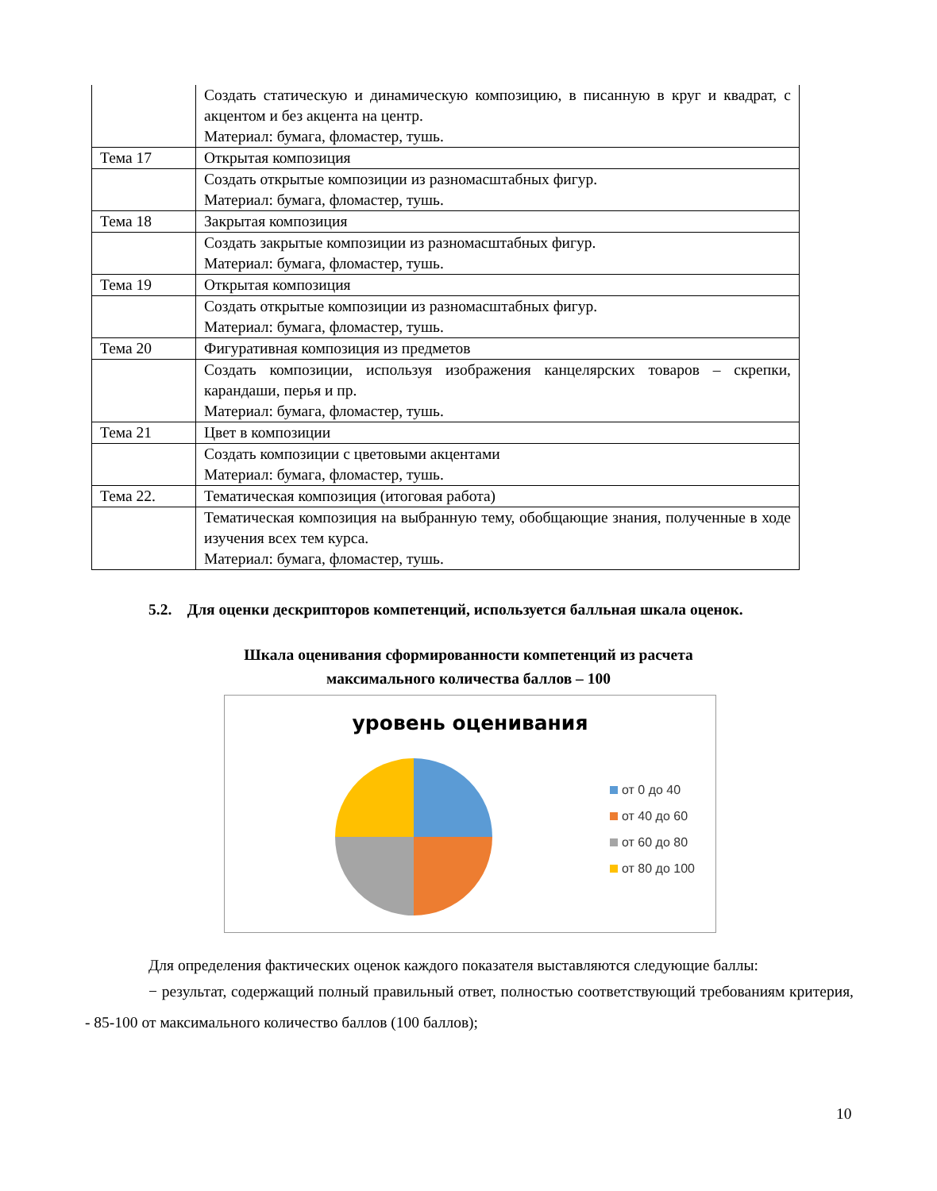| | Создать статическую и динамическую композицию, в писанную в круг и квадрат, с акцентом и без акцента на центр. Материал: бумага, фломастер, тушь. |
| Тема 17 | Открытая композиция |
| | Создать открытые композиции из разномасштабных фигур. Материал: бумага, фломастер, тушь. |
| Тема 18 | Закрытая композиция |
| | Создать закрытые композиции из разномасштабных фигур. Материал: бумага, фломастер, тушь. |
| Тема 19 | Открытая композиция |
| | Создать открытые композиции из разномасштабных фигур. Материал: бумага, фломастер, тушь. |
| Тема 20 | Фигуративная композиция из предметов |
| | Создать композиции, используя изображения канцелярских товаров – скрепки, карандаши, перья и пр. Материал: бумага, фломастер, тушь. |
| Тема 21 | Цвет в композиции |
| | Создать композиции с цветовыми акцентами Материал: бумага, фломастер, тушь. |
| Тема 22. | Тематическая композиция (итоговая работа) |
| | Тематическая композиция на выбранную тему, обобщающие знания, полученные в ходе изучения всех тем курса. Материал: бумага, фломастер, тушь. |
5.2. Для оценки дескрипторов компетенций, используется балльная шкала оценок.
Шкала оценивания сформированности компетенций из расчета
максимального количества баллов – 100
уровень оценивания
от 0 до 40
от 40 до 60
от 60 до 80
от 80 до 100
Для определения фактических оценок каждого показателя выставляются следующие баллы:
− результат, содержащий полный правильный ответ, полностью соответствующий требованиям критерия, - 85-100 от максимального количество баллов (100 баллов);
10